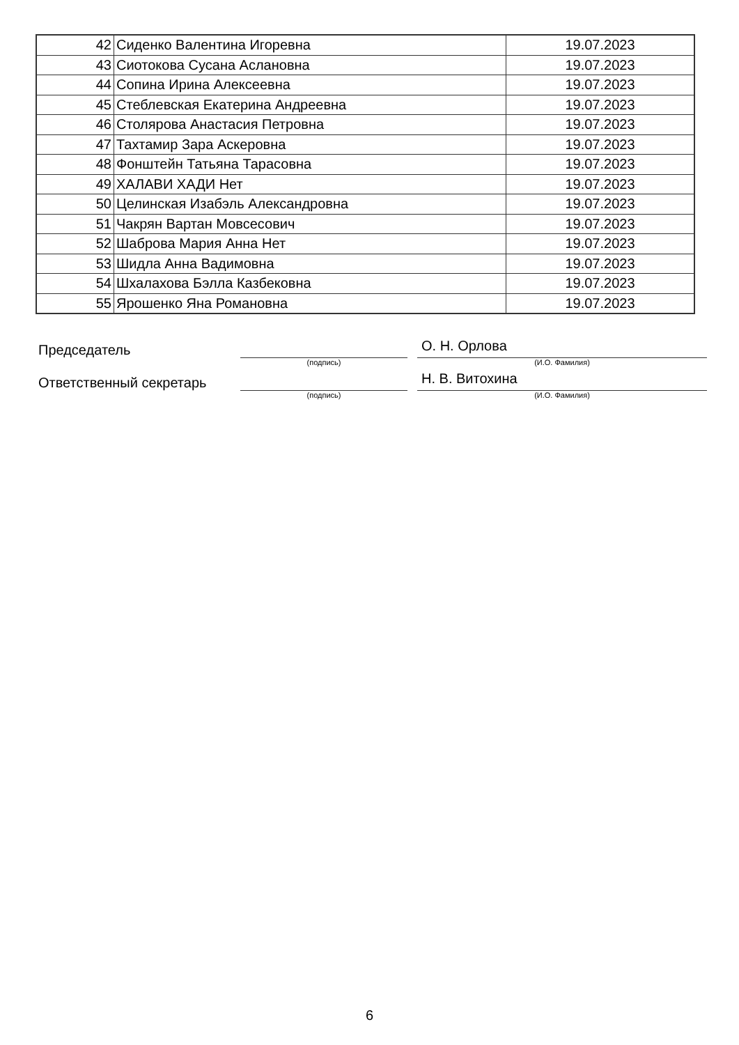| 42 | Сиденко Валентина Игоревна | 19.07.2023 |
| 43 | Сиотокова Сусана Аслановна | 19.07.2023 |
| 44 | Сопина Ирина Алексеевна | 19.07.2023 |
| 45 | Стеблевская Екатерина Андреевна | 19.07.2023 |
| 46 | Столярова Анастасия Петровна | 19.07.2023 |
| 47 | Тахтамир Зара Аскеровна | 19.07.2023 |
| 48 | Фонштейн Татьяна Тарасовна | 19.07.2023 |
| 49 | ХАЛАВИ ХАДИ Нет | 19.07.2023 |
| 50 | Целинская Изабэль Александровна | 19.07.2023 |
| 51 | Чакрян Вартан Мовсесович | 19.07.2023 |
| 52 | Шаброва Мария Анна Нет | 19.07.2023 |
| 53 | Шидла Анна Вадимовна | 19.07.2023 |
| 54 | Шхалахова Бэлла Казбековна | 19.07.2023 |
| 55 | Ярошенко Яна Романовна | 19.07.2023 |
Председатель
О. Н. Орлова
(подпись) (И.О. Фамилия)
Ответственный секретарь
Н. В. Витохина
(подпись) (И.О. Фамилия)
6